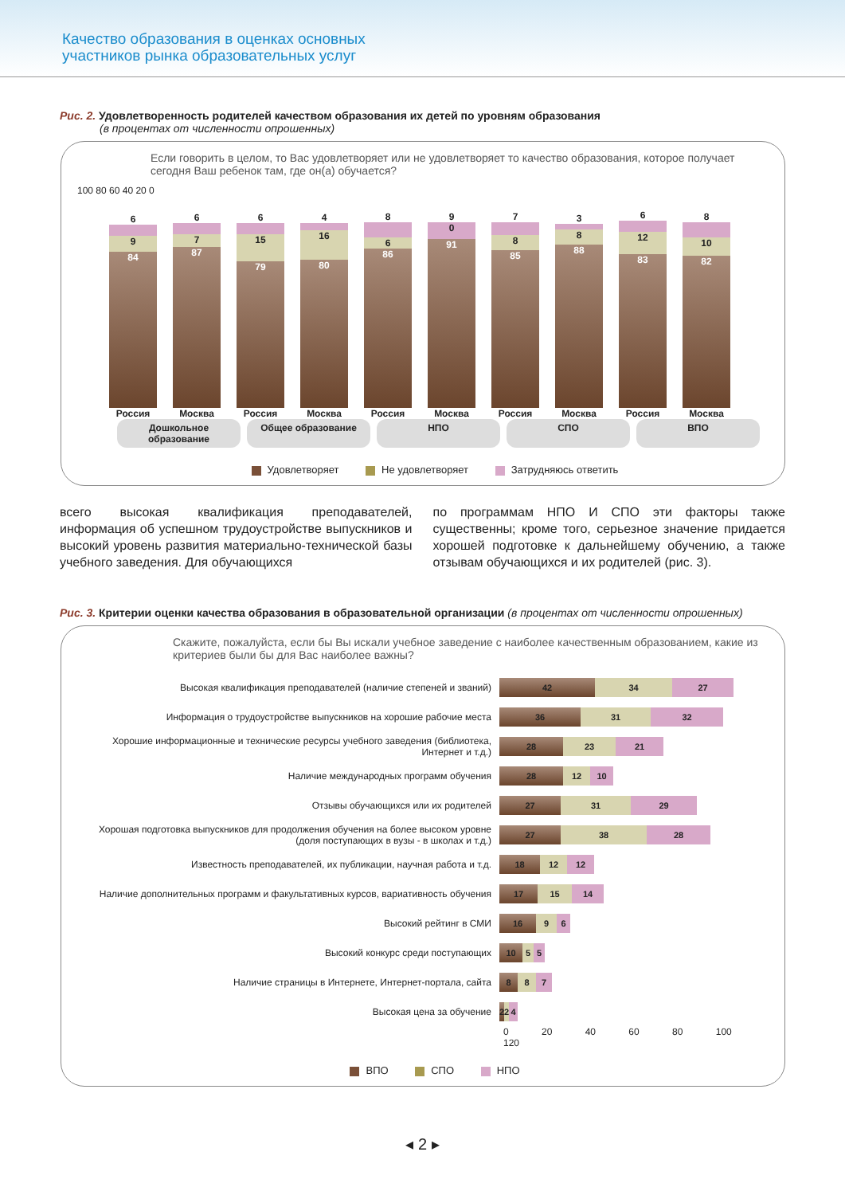Качество образования в оценках основных
участников рынка образовательных услуг
Рис. 2. Удовлетворенность родителей качеством образования их детей по уровням образования
(в процентах от численности опрошенных)
Если говорить в целом, то Вас удовлетворяет или не удовлетворяет то качество образования, которое получает сегодня Ваш ребенок там, где он(а) обучается?
100 80 60 40 20 0
6
9
84
Россия
6
7
87
Москва
6
15
79
Россия
4
16
80
Москва
8
6
86
Россия
9
0
91
Москва
7
8
85
Россия
3
8
88
Москва
6
12
83
Россия
8
10
82
Москва
Дошкольное образование Общее образование НПО СПО ВПО
Удовлетворяет Не удовлетворяет Затрудняюсь ответить
всего высокая квалификация преподавателей, информация об успешном трудоустройстве выпускников и высокий уровень развития материально-технической базы учебного заведения. Для обучающихся
по программам НПО И СПО эти факторы также существенны; кроме того, серьезное значение придается хорошей подготовке к дальнейшему обучению, а также отзывам обучающихся и их родителей (рис. 3).
Рис. 3. Критерии оценки качества образования в образовательной организации (в процентах от численности опрошенных)
Скажите, пожалуйста, если бы Вы искали учебное заведение с наиболее качественным образованием, какие из критериев были бы для Вас наиболее важны?
Высокая квалификация преподавателей (наличие степеней и званий)
42 34 27
Информация о трудоустройстве выпускников на хорошие рабочие места
36 31 32
Хорошие информационные и технические ресурсы учебного заведения (библиотека, Интернет и т.д.)
28 23 21
Наличие международных программ обучения
28 12 10
Отзывы обучающихся или их родителей
27 31 29
Хорошая подготовка выпускников для продолжения обучения на более высоком уровне (доля поступающих в вузы - в школах и т.д.)
27 38 28
Известность преподавателей, их публикации, научная работа и т.д.
18 12 12
Наличие дополнительных программ и факультативных курсов, вариативность обучения
17 15 14
Высокий рейтинг в СМИ
16 9 6
Высокий конкурс среди поступающих
10 5 5
Наличие страницы в Интернете, Интернет-портала, сайта
8 8 7
Высокая цена за обучение
2 2 4
0 20 40 60 80 100 120
ВПО СПО НПО
◂ 2 ▸